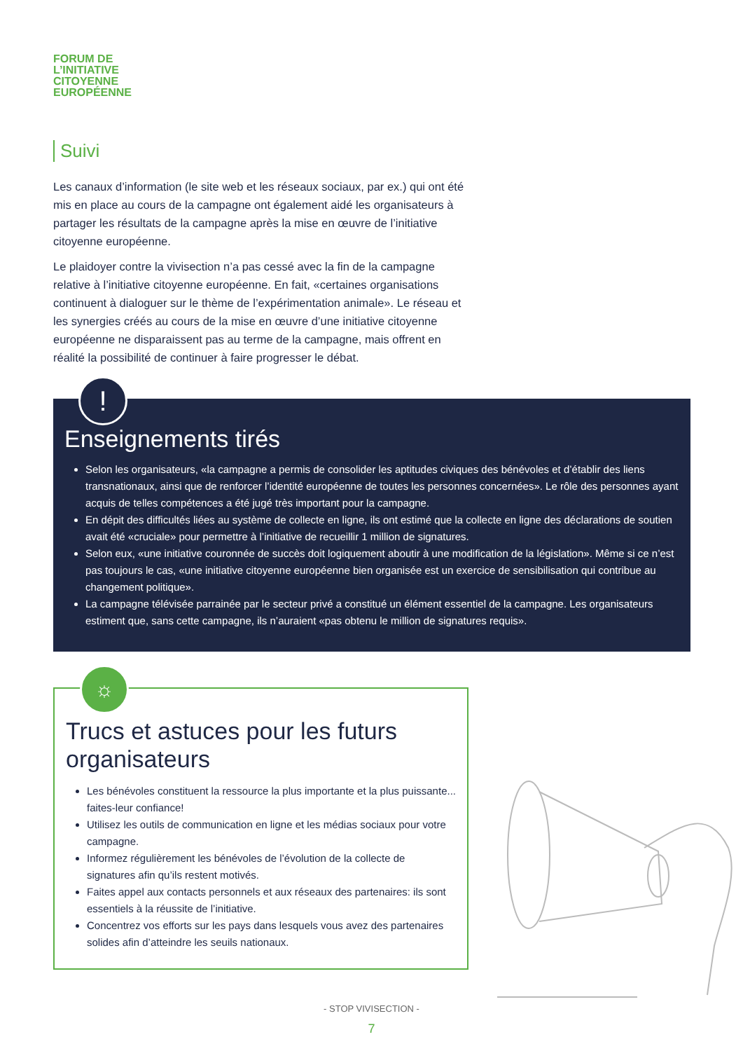FORUM DE
L’INITIATIVE
CITOYENNE
EUROPÉENNE
Suivi
Les canaux d’information (le site web et les réseaux sociaux, par ex.) qui ont été mis en place au cours de la campagne ont également aidé les organisateurs à partager les résultats de la campagne après la mise en œuvre de l’initiative citoyenne européenne.
Le plaidoyer contre la vivisection n’a pas cessé avec la fin de la campagne relative à l’initiative citoyenne européenne. En fait, «certaines organisations continuent à dialoguer sur le thème de l’expérimentation animale». Le réseau et les synergies créés au cours de la mise en œuvre d’une initiative citoyenne européenne ne disparaissent pas au terme de la campagne, mais offrent en réalité la possibilité de continuer à faire progresser le débat.
!
Enseignements tirés
Selon les organisateurs, «la campagne a permis de consolider les aptitudes civiques des bénévoles et d’établir des liens transnationaux, ainsi que de renforcer l’identité européenne de toutes les personnes concernées». Le rôle des personnes ayant acquis de telles compétences a été jugé très important pour la campagne.
En dépit des difficultés liées au système de collecte en ligne, ils ont estimé que la collecte en ligne des déclarations de soutien avait été «cruciale» pour permettre à l’initiative de recueillir 1 million de signatures.
Selon eux, «une initiative couronnée de succès doit logiquement aboutir à une modification de la législation». Même si ce n’est pas toujours le cas, «une initiative citoyenne européenne bien organisée est un exercice de sensibilisation qui contribue au changement politique».
La campagne télévisée parrainée par le secteur privé a constitué un élément essentiel de la campagne. Les organisateurs estiment que, sans cette campagne, ils n’auraient «pas obtenu le million de signatures requis».
☼
Trucs et astuces pour les futurs organisateurs
Les bénévoles constituent la ressource la plus importante et la plus puissante... faites-leur confiance!
Utilisez les outils de communication en ligne et les médias sociaux pour votre campagne.
Informez régulièrement les bénévoles de l’évolution de la collecte de signatures afin qu’ils restent motivés.
Faites appel aux contacts personnels et aux réseaux des partenaires: ils sont essentiels à la réussite de l’initiative.
Concentrez vos efforts sur les pays dans lesquels vous avez des partenaires solides afin d’atteindre les seuils nationaux.
- STOP VIVISECTION -
7